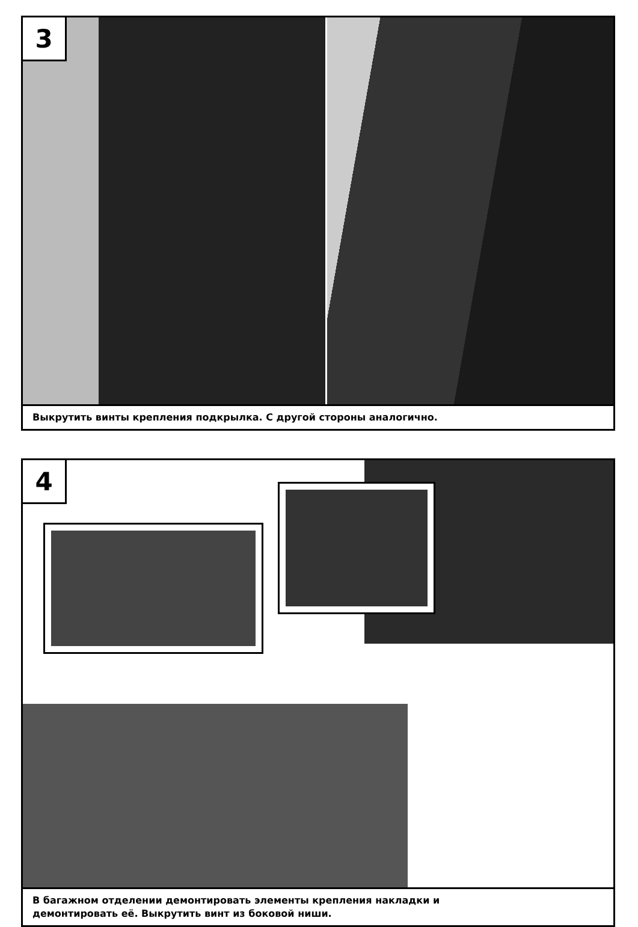3
Выкрутить винты крепления подкрылка. С другой стороны аналогично.
4
В багажном отделении демонтировать элементы крепления накладки и
демонтировать её. Выкрутить винт из боковой ниши.